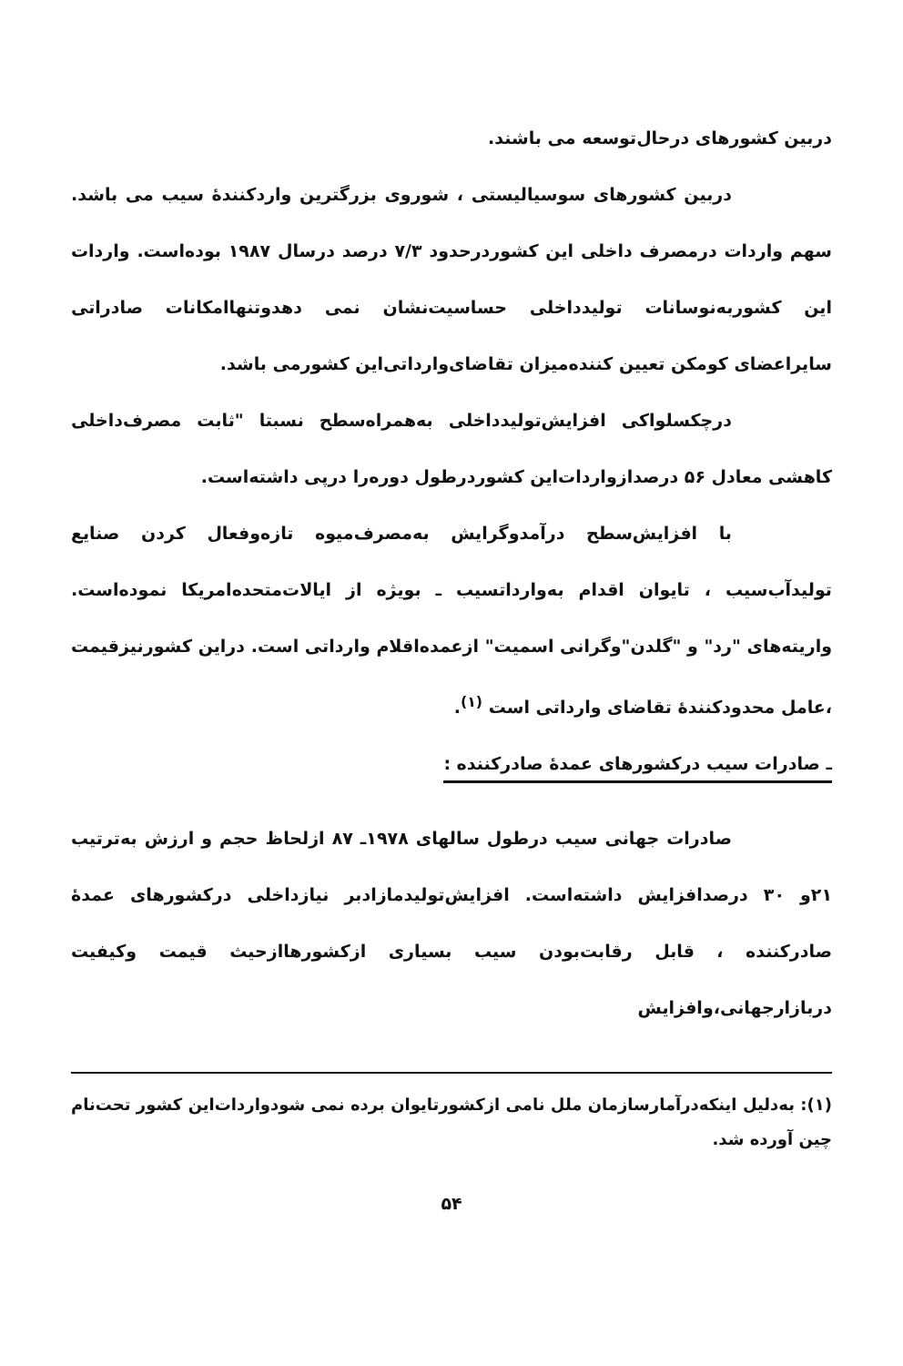دربین کشورهای درحال‌توسعه می باشند.
دربین کشورهای سوسیالیستی ، شوروی بزرگترین واردکننده‌ٔ سیب می باشد. سهم واردات درمصرف داخلی این کشوردرحدود ۷/۳ درصد درسال ۱۹۸۷ بوده‌است. واردات این کشوربه‌نوسانات تولیدداخلی حساسیت‌نشان نمی دهدوتنهاامکانات صادراتی سایراعضای کومکن تعیین کننده‌میزان تقاضای‌وارداتی‌این کشورمی باشد.
درچکسلواکی افزایش‌تولیدداخلی به‌همراه‌سطح نسبتا "ثابت مصرف‌داخلی کاهشی معادل ۵۶ درصدازواردات‌این کشوردرطول دوره‌را درپی داشته‌است.
با افزایش‌سطح درآمدوگرایش به‌مصرف‌میوه تازه‌وفعال کردن صنایع تولیدآب‌سیب ، تایوان اقدام به‌وارداتسیب ـ بویژه از ایالات‌متحده‌امریکا نموده‌است. واریته‌های "رد" و "گلدن"وگرانی اسمیت" ازعمده‌اقلام وارداتی است. دراین کشورنیزقیمت ،عامل محدودکننده‌ٔ تقاضای وارداتی است <sup>(۱)</sup>.
ـ صادرات سیب درکشورهای عمده‌ٔ صادرکننده :
صادرات جهانی سیب درطول سالهای ۱۹۷۸ـ ۸۷ ازلحاظ حجم و ارزش به‌ترتیب ۲۱و ۳۰ درصدافزایش داشته‌است. افزایش‌تولیدمازادبر نیازداخلی درکشورهای عمده‌ٔ صادرکننده ، قابل رقابت‌بودن سیب بسیاری ازکشورهاازحیث قیمت وکیفیت دربازارجهانی،وافزایش
(۱): به‌دلیل اینکه‌درآمارسازمان ملل نامی ازکشورتایوان برده نمی شودواردات‌این کشور تحت‌نام چین آورده شد.
۵۴